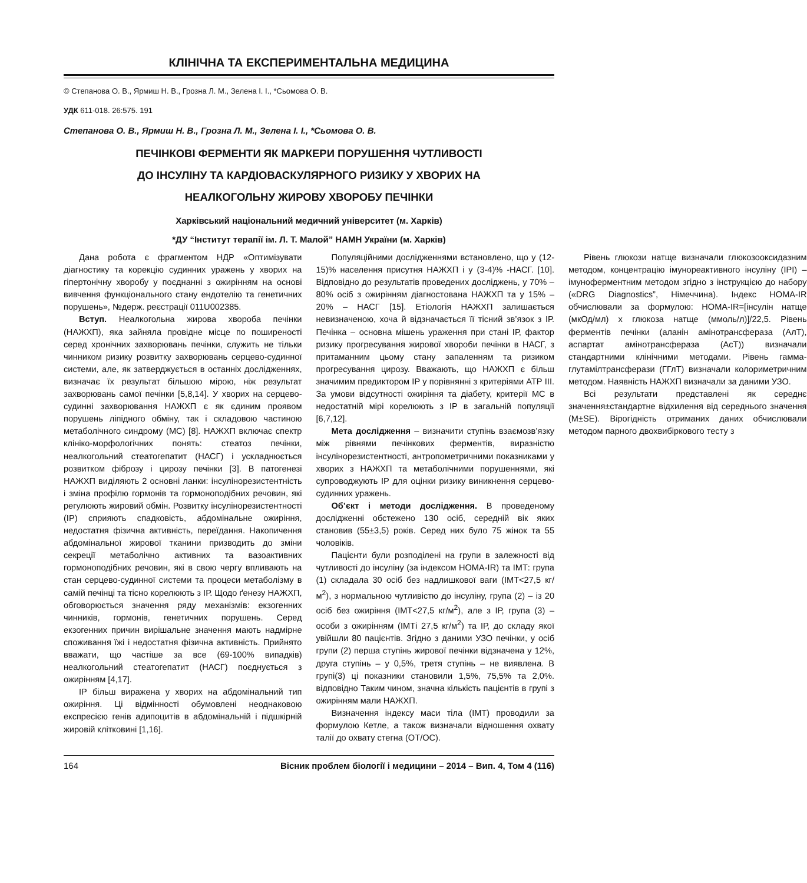КЛІНІЧНА ТА ЕКСПЕРИМЕНТАЛЬНА МЕДИЦИНА
© Степанова О. В., Ярмиш Н. В., Грозна Л. М., Зелена І. І., *Сьомова О. В.
УДК 611-018. 26:575. 191
Степанова О. В., Ярмиш Н. В., Грозна Л. М., Зелена І. І., *Сьомова О. В.
ПЕЧІНКОВІ ФЕРМЕНТИ ЯК МАРКЕРИ ПОРУШЕННЯ ЧУТЛИВОСТІ
ДО ІНСУЛІНУ ТА КАРДІОВАСКУЛЯРНОГО РИЗИКУ У ХВОРИХ НА
НЕАЛКОГОЛЬНУ ЖИРОВУ ХВОРОБУ ПЕЧІНКИ
Харківський національний медичний університет (м. Харків)
*ДУ “Інститут терапії ім. Л. Т. Малой” НАМН України (м. Харків)
Дана робота є фрагментом НДР «Оптимізувати діагностику та корекцію судинних уражень у хворих на гіпертонічну хворобу у поєднанні з ожирінням на основі вивчення функціонального стану ендотелію та генетичних порушень», №держ. реєстрації 011U002385.
Вступ. Неалкогольна жирова хвороба печінки (НАЖХП), яка зайняла провідне місце по поширеності серед хронічних захворювань печінки, служить не тільки чинником ризику розвитку захворювань серцево-судинної системи, але, як затверджується в останніх дослідженнях, визначає їх результат більшою мірою, ніж результат захворювань самої печінки [5,8,14]. У хворих на серцево-судинні захворювання НАЖХП є як єдиним проявом порушень ліпідного обміну, так і складовою частиною метаболічного синдрому (МС) [8]. НАЖХП включає спектр клініко-морфологічних понять: стеатоз печінки, неалкогольний стеатогепатит (НАСГ) і ускладнюється розвитком фіброзу і цирозу печінки [3]. В патогенезі НАЖХП виділяють 2 основні ланки: інсулінорезистентність і зміна профілю гормонів та гормоноподібних речовин, які регулюють жировий обмін. Розвитку інсулінорезистентності (ІР) сприяють спадковість, абдомінальне ожиріння, недостатня фізична активність, переїдання. Накопичення абдомінальної жирової тканини призводить до зміни секреції метаболічно активних та вазоактивних гормоноподібних речовин, які в свою чергу впливають на стан серцево-судинної системи та процеси метаболізму в самій печінці та тісно корелюють з ІР. Щодо ґенезу НАЖХП, обговорюється значення ряду механізмів: екзогенних чинників, гормонів, генетичних порушень. Серед екзогенних причин вирішальне значення мають надмірне споживання їжі і недостатня фізична активність. Прийнято вважати, що частіше за все (69-100% випадків) неалкогольний стеатогепатит (НАСГ) поєднується з ожирінням [4,17].
ІР більш виражена у хворих на абдомінальний тип ожиріння. Ці відмінності обумовлені неоднаковою експресією генів адипоцитів в абдомінальній і підшкірній жировій клітковині [1,16].
Популяційними дослідженнями встановлено, що у (12-15)% населення присутня НАЖХП і у (3-4)% -НАСГ. [10]. Відповідно до результатів проведених досліджень, у 70% – 80% осіб з ожирінням діагностована НАЖХП та у 15% – 20% – НАСГ [15]. Етіологія НАЖХП залишається невизначеною, хоча й відзначається її тісний зв’язок з ІР. Печінка – основна мішень ураження при стані ІР, фактор ризику прогресування жирової хвороби печінки в НАСГ, з притаманним цьому стану запаленням та ризиком прогресування цирозу. Вважають, що НАЖХП є більш значимим предиктором ІР у порівнянні з критеріями АТР ІІІ. За умови відсутності ожиріння та діабету, критерії МС в недостатній мірі корелюють з ІР в загальній популяції [6,7,12].
Мета дослідження – визначити ступінь взаємозв’язку між рівнями печінкових ферментів, виразністю інсулінорезистентності, антропометричними показниками у хворих з НАЖХП та метаболічними порушеннями, які супроводжують ІР для оцінки ризику виникнення серцево-судинних уражень.
Об’єкт і методи дослідження. В проведеному дослідженні обстежено 130 осіб, середній вік яких становив (55±3,5) років. Серед них було 75 жінок та 55 чоловіків.
Пацієнти були розподілені на групи в залежності від чутливості до інсуліну (за індексом НОМА-IR) та ІМТ: група (1) складала 30 осіб без надлишкової ваги (ІМТ<27,5 кг/м<sup>2</sup>), з нормальною чутливістю до інсуліну, група (2) – із 20 осіб без ожиріння (ІМТ<27,5 кг/м<sup>2</sup>), але з ІР, група (3) – особи з ожирінням (ІМТі 27,5 кг/м<sup>2</sup>) та ІР, до складу якої увійшли 80 пацієнтів. Згідно з даними УЗО печінки, у осіб групи (2) перша ступінь жирової печінки відзначена у 12%, друга ступінь – у 0,5%, третя ступінь – не виявлена. В групі(3) ці показники становили 1,5%, 75,5% та 2,0%. відповідно Таким чином, значна кількість пацієнтів в групі з ожирінням мали НАЖХП.
Визначення індексу маси тіла (ІМТ) проводили за формулою Кетле, а також визначали відношення охвату талії до охвату стегна (ОТ/ОС).
Рівень глюкози натще визначали глюкозооксидазним методом, концентрацію імунореактивного інсуліну (ІРІ) – імуноферментним методом згідно з інструкцією до набору («DRG Diagnostics”, Німеччина). Індекс НОМА-IR обчислювали за формулою: НОМА-IR=[інсулін натще (мкОд/мл) х глюкоза натще (ммоль/л)]/22,5. Рівень ферментів печінки (аланін амінотрансфераза (АлТ), аспартат амінотрансфераза (АсТ)) визначали стандартними клінічними методами. Рівень гамма-глутамілтрансферази (ГГлТ) визначали колориметричним методом. Наявність НАЖХП визначали за даними УЗО.
Всі результати представлені як середнє значення±стандартне відхилення від середнього значення (M±SE). Вірогідність отриманих даних обчислювали методом парного двохвибіркового тесту з
164 Вісник проблем біології і медицини – 2014 – Вип. 4, Том 4 (116)